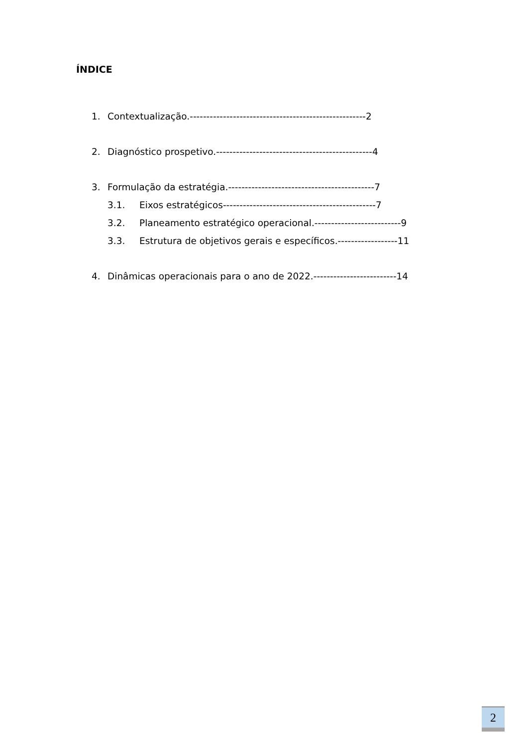ÍNDICE
1. Contextualização.-----------------------------------------------------2
2. Diagnóstico prospetivo.-----------------------------------------------4
3. Formulação da estratégia.--------------------------------------------7
3.1. Eixos estratégicos----------------------------------------------7
3.2. Planeamento estratégico operacional.--------------------------9
3.3. Estrutura de objetivos gerais e específicos.------------------11
4. Dinâmicas operacionais para o ano de 2022.-------------------------14
2